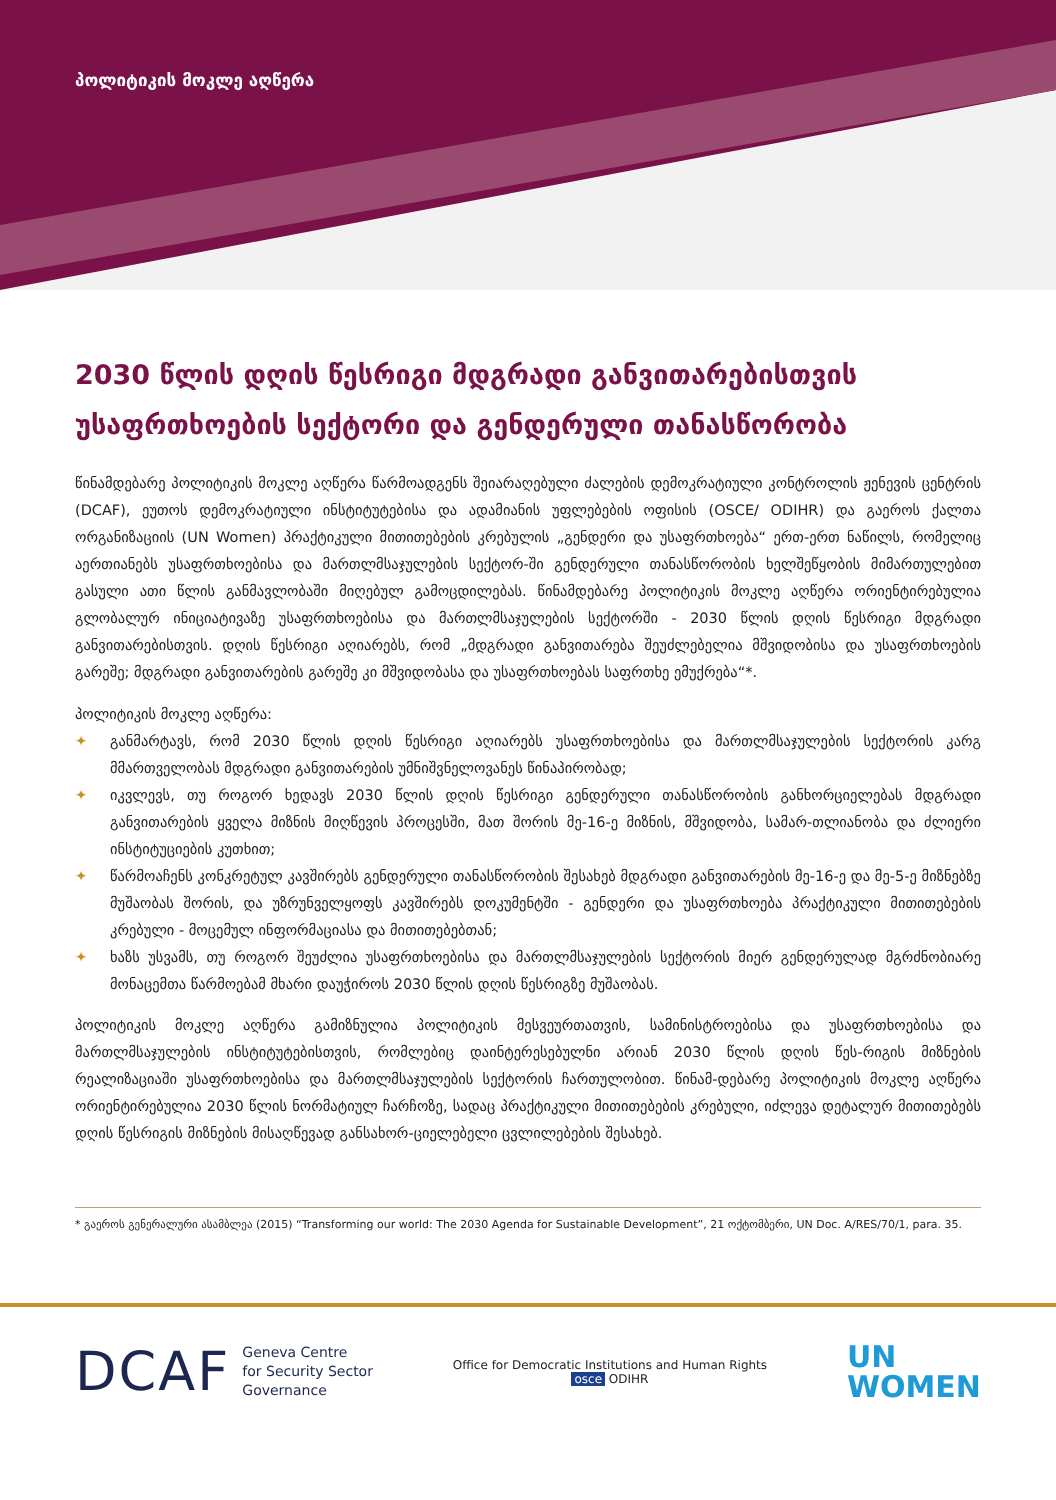პოლიტიკის მოკლე აღწერა
2030 წლის დღის წესრიგი მდგრადი განვითარებისთვის უსაფრთხოების სექტორი და გენდერული თანასწორობა
წინამდებარე პოლიტიკის მოკლე აღწერა წარმოადგენს შეიარაღებული ძალების დემოკრატიული კონტროლის ჟენევის ცენტრის (DCAF), ეუთოს დემოკრატიული ინსტიტუტებისა და ადამიანის უფლებების ოფისის (OSCE/ ODIHR) და გაეროს ქალთა ორგანიზაციის (UN Women) პრაქტიკული მითითებების კრებულის „გენდერი და უსაფრთხოება“ ერთ-ერთ ნაწილს, რომელიც აერთიანებს უსაფრთხოებისა და მართლმსაჯულების სექტორ-ში გენდერული თანასწორობის ხელშეწყობის მიმართულებით გასული ათი წლის განმავლობაში მიღებულ გამოცდილებას. წინამდებარე პოლიტიკის მოკლე აღწერა ორიენტირებულია გლობალურ ინიციატივაზე უსაფრთხოებისა და მართლმსაჯულების სექტორში - 2030 წლის დღის წესრიგი მდგრადი განვითარებისთვის. დღის წესრიგი აღიარებს, რომ „მდგრადი განვითარება შეუძლებელია მშვიდობისა და უსაფრთხოების გარეშე; მდგრადი განვითარების გარეშე კი მშვიდობასა და უსაფრთხოებას საფრთხე ემუქრება“*.
პოლიტიკის მოკლე აღწერა:
✦ განმარტავს, რომ 2030 წლის დღის წესრიგი აღიარებს უსაფრთხოებისა და მართლმსაჯულების სექტორის კარგ მმართველობას მდგრადი განვითარების უმნიშვნელოვანეს წინაპირობად;
✦ იკვლევს, თუ როგორ ხედავს 2030 წლის დღის წესრიგი გენდერული თანასწორობის განხორციელებას მდგრადი განვითარების ყველა მიზნის მიღწევის პროცესში, მათ შორის მე-16-ე მიზნის, მშვიდობა, სამარ-თლიანობა და ძლიერი ინსტიტუციების კუთხით;
✦ წარმოაჩენს კონკრეტულ კავშირებს გენდერული თანასწორობის შესახებ მდგრადი განვითარების მე-16-ე და მე-5-ე მიზნებზე მუშაობას შორის, და უზრუნველყოფს კავშირებს დოკუმენტში - გენდერი და უსაფრთხოება პრაქტიკული მითითებების კრებული - მოცემულ ინფორმაციასა და მითითებებთან;
✦ ხაზს უსვამს, თუ როგორ შეუძლია უსაფრთხოებისა და მართლმსაჯულების სექტორის მიერ გენდერულად მგრძნობიარე მონაცემთა წარმოებამ მხარი დაუჭიროს 2030 წლის დღის წესრიგზე მუშაობას.
პოლიტიკის მოკლე აღწერა გამიზნულია პოლიტიკის მესვეურთათვის, სამინისტროებისა და უსაფრთხოებისა და მართლმსაჯულების ინსტიტუტებისთვის, რომლებიც დაინტერესებულნი არიან 2030 წლის დღის წეს-რიგის მიზნების რეალიზაციაში უსაფრთხოებისა და მართლმსაჯულების სექტორის ჩართულობით. წინამ-დებარე პოლიტიკის მოკლე აღწერა ორიენტირებულია 2030 წლის ნორმატიულ ჩარჩოზე, სადაც პრაქტიკული მითითებების კრებული, იძლევა დეტალურ მითითებებს დღის წესრიგის მიზნების მისაღწევად განსახორ-ციელებელი ცვლილებების შესახებ.
* გაეროს გენერალური ასამბლეა (2015) “Transforming our world: The 2030 Agenda for Sustainable Development”, 21 ოქტომბერი, UN Doc. A/RES/70/1, para. 35.
DCAF
Geneva Centre
for Security Sector
Governance
Office for Democratic Institutions and Human Rights
osce ODIHR
UN
WOMEN